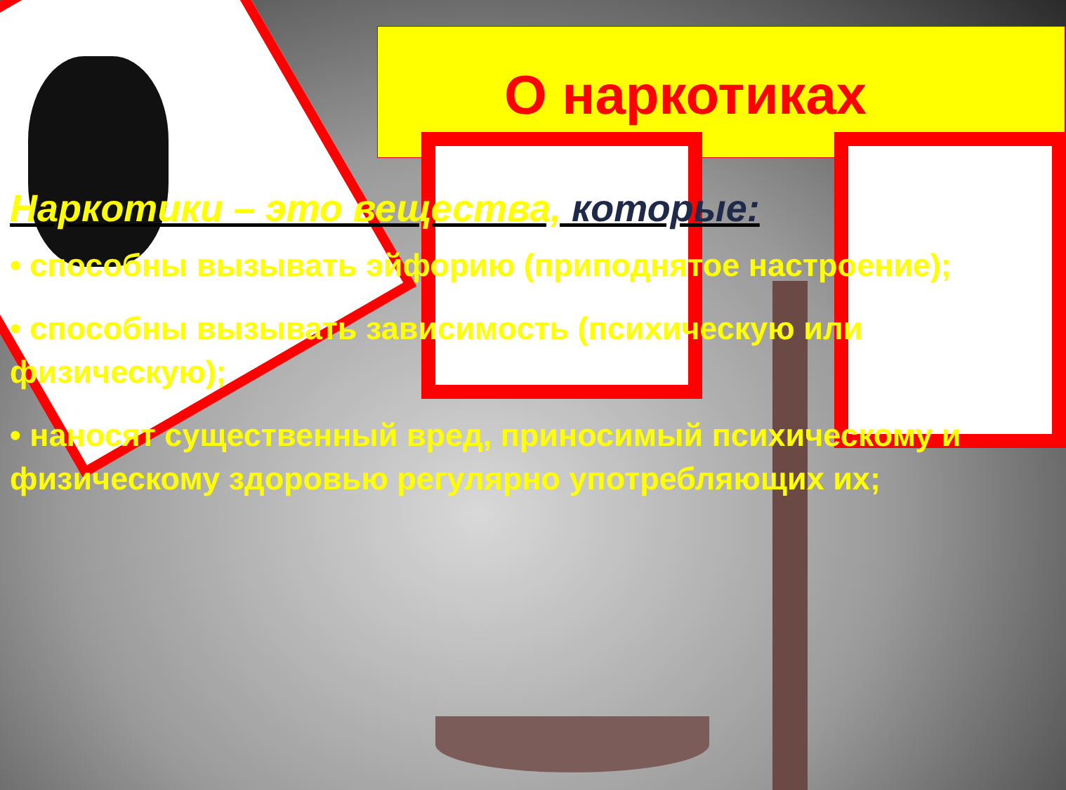О наркотиках
Наркотики – это вещества, которые:
• способны вызывать эйфорию (приподнятое настроение);
• способны вызывать зависимость (психическую или физическую);
• наносят существенный вред, приносимый психическому и физическому здоровью регулярно употребляющих их;